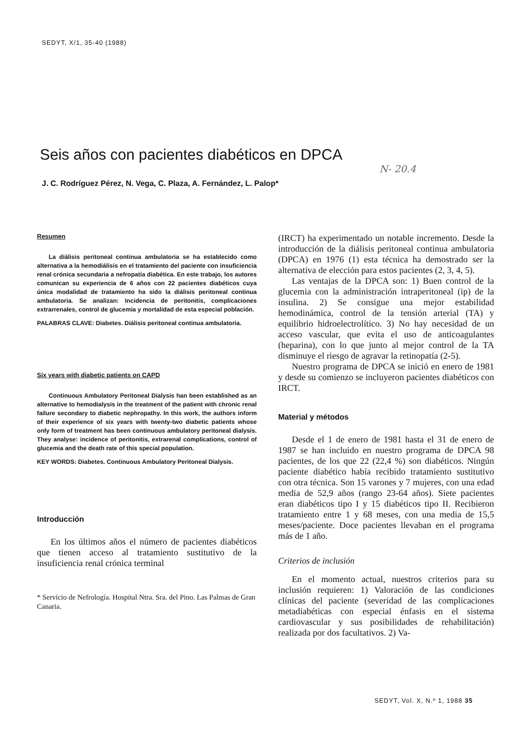SEDYT, X/1, 35-40 (1988)
Seis años con pacientes diabéticos en DPCA
N- 20.4
J. C. Rodríguez Pérez, N. Vega, C. Plaza, A. Fernández, L. Palop*
Resumen
La diálisis peritoneal continua ambulatoria se ha establecido como alternativa a la hemodiálisis en el tratamiento del paciente con insuficiencia renal crónica secundaria a nefropatía diabética. En este trabajo, los autores comunican su experiencia de 6 años con 22 pacientes diabéticos cuya única modalidad de tratamiento ha sido la diálisis peritoneal continua ambulatoria. Se analizan: Incidencia de peritonitis, complicaciones extrarrenales, control de glucemia y mortalidad de esta especial población.
PALABRAS CLAVE: Diabetes. Diálisis peritoneal continua ambulatoria.
Six years with diabetic patients on CAPD
Continuous Ambulatory Peritoneal Dialysis han been established as an alternative to hemodialysis in the treatment of the patient with chronic renal failure secondary to diabetic nephropathy. In this work, the authors inform of their experience of six years with twenty-two diabetic patients whose only form of treatment has been continuous ambulatory peritoneal dialysis. They analyse: incidence of peritonitis, extrarenal complications, control of glucemia and the death rate of this special population.
KEY WORDS: Diabetes. Continuous Ambulatory Peritoneal Dialysis.
Introducción
En los últimos años el número de pacientes diabéticos que tienen acceso al tratamiento sustitutivo de la insuficiencia renal crónica terminal
* Servicio de Nefrología. Hospital Ntra. Sra. del Pino. Las Palmas de Gran Canaria.
(IRCT) ha experimentado un notable incremento. Desde la introducción de la diálisis peritoneal continua ambulatoria (DPCA) en 1976 (1) esta técnica ha demostrado ser la alternativa de elección para estos pacientes (2, 3, 4, 5).
Las ventajas de la DPCA son: 1) Buen control de la glucemia con la administración intraperitoneal (ip) de la insulina. 2) Se consigue una mejor estabilidad hemodinámica, control de la tensión arterial (TA) y equilibrio hidroelectrolítico. 3) No hay necesidad de un acceso vascular, que evita el uso de anticoagulantes (heparina), con lo que junto al mejor control de la TA disminuye el riesgo de agravar la retinopatía (2-5).
Nuestro programa de DPCA se inició en enero de 1981 y desde su comienzo se incluyeron pacientes diabéticos con IRCT.
Material y métodos
Desde el 1 de enero de 1981 hasta el 31 de enero de 1987 se han incluido en nuestro programa de DPCA 98 pacientes, de los que 22 (22,4 %) son diabéticos. Ningún paciente diabético había recibido tratamiento sustitutivo con otra técnica. Son 15 varones y 7 mujeres, con una edad media de 52,9 años (rango 23-64 años). Siete pacientes eran diabéticos tipo I y 15 diabéticos tipo II. Recibieron tratamiento entre 1 y 68 meses, con una media de 15,5 meses/paciente. Doce pacientes llevaban en el programa más de 1 año.
Criterios de inclusión
En el momento actual, nuestros criterios para su inclusión requieren: 1) Valoración de las condiciones clínicas del paciente (severidad de las complicaciones metadiabéticas con especial énfasis en el sistema cardiovascular y sus posibilidades de rehabilitación) realizada por dos facultativos. 2) Va-
SEDYT, Vol. X, N.º 1, 1988 35